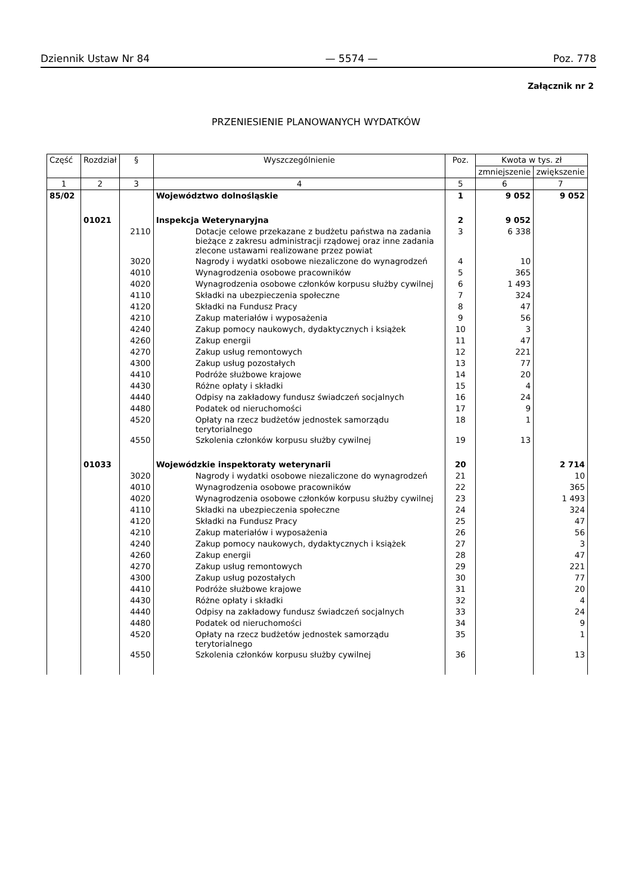Dziennik Ustaw Nr 84 — 5574 — Poz. 778
Załącznik nr 2
PRZENIESIENIE PLANOWANYCH WYDATKÓW
| Część | Rozdział | § | Wyszczególnienie | Poz. | Kwota w tys. zł | |
| --- | --- | --- | --- | --- | --- | --- |
| | | | | | zmniejszenie | zwiększenie |
| 1 | 2 | 3 | 4 | 5 | 6 | 7 |
| 85/02 | | | Województwo dolnośląskie | 1 | 9 052 | 9 052 |
| | 01021 | | Inspekcja Weterynaryjna | 2 | 9 052 | |
| | | 2110 | Dotacje celowe przekazane z budżetu państwa na zadania bieżące z zakresu administracji rządowej oraz inne zadania zlecone ustawami realizowane przez powiat | 3 | 6 338 | |
| | | 3020 | Nagrody i wydatki osobowe niezaliczone do wynagrodzeń | 4 | 10 | |
| | | 4010 | Wynagrodzenia osobowe pracowników | 5 | 365 | |
| | | 4020 | Wynagrodzenia osobowe członków korpusu służby cywilnej | 6 | 1 493 | |
| | | 4110 | Składki na ubezpieczenia społeczne | 7 | 324 | |
| | | 4120 | Składki na Fundusz Pracy | 8 | 47 | |
| | | 4210 | Zakup materiałów i wyposażenia | 9 | 56 | |
| | | 4240 | Zakup pomocy naukowych, dydaktycznych i książek | 10 | 3 | |
| | | 4260 | Zakup energii | 11 | 47 | |
| | | 4270 | Zakup usług remontowych | 12 | 221 | |
| | | 4300 | Zakup usług pozostałych | 13 | 77 | |
| | | 4410 | Podróże służbowe krajowe | 14 | 20 | |
| | | 4430 | Różne opłaty i składki | 15 | 4 | |
| | | 4440 | Odpisy na zakładowy fundusz świadczeń socjalnych | 16 | 24 | |
| | | 4480 | Podatek od nieruchomości | 17 | 9 | |
| | | 4520 | Opłaty na rzecz budżetów jednostek samorządu terytorialnego | 18 | 1 | |
| | | 4550 | Szkolenia członków korpusu służby cywilnej | 19 | 13 | |
| | 01033 | | Wojewódzkie inspektoraty weterynarii | 20 | | 2 714 |
| | | 3020 | Nagrody i wydatki osobowe niezaliczone do wynagrodzeń | 21 | | 10 |
| | | 4010 | Wynagrodzenia osobowe pracowników | 22 | | 365 |
| | | 4020 | Wynagrodzenia osobowe członków korpusu służby cywilnej | 23 | | 1 493 |
| | | 4110 | Składki na ubezpieczenia społeczne | 24 | | 324 |
| | | 4120 | Składki na Fundusz Pracy | 25 | | 47 |
| | | 4210 | Zakup materiałów i wyposażenia | 26 | | 56 |
| | | 4240 | Zakup pomocy naukowych, dydaktycznych i książek | 27 | | 3 |
| | | 4260 | Zakup energii | 28 | | 47 |
| | | 4270 | Zakup usług remontowych | 29 | | 221 |
| | | 4300 | Zakup usług pozostałych | 30 | | 77 |
| | | 4410 | Podróże służbowe krajowe | 31 | | 20 |
| | | 4430 | Różne opłaty i składki | 32 | | 4 |
| | | 4440 | Odpisy na zakładowy fundusz świadczeń socjalnych | 33 | | 24 |
| | | 4480 | Podatek od nieruchomości | 34 | | 9 |
| | | 4520 | Opłaty na rzecz budżetów jednostek samorządu terytorialnego | 35 | | 1 |
| | | 4550 | Szkolenia członków korpusu służby cywilnej | 36 | | 13 |